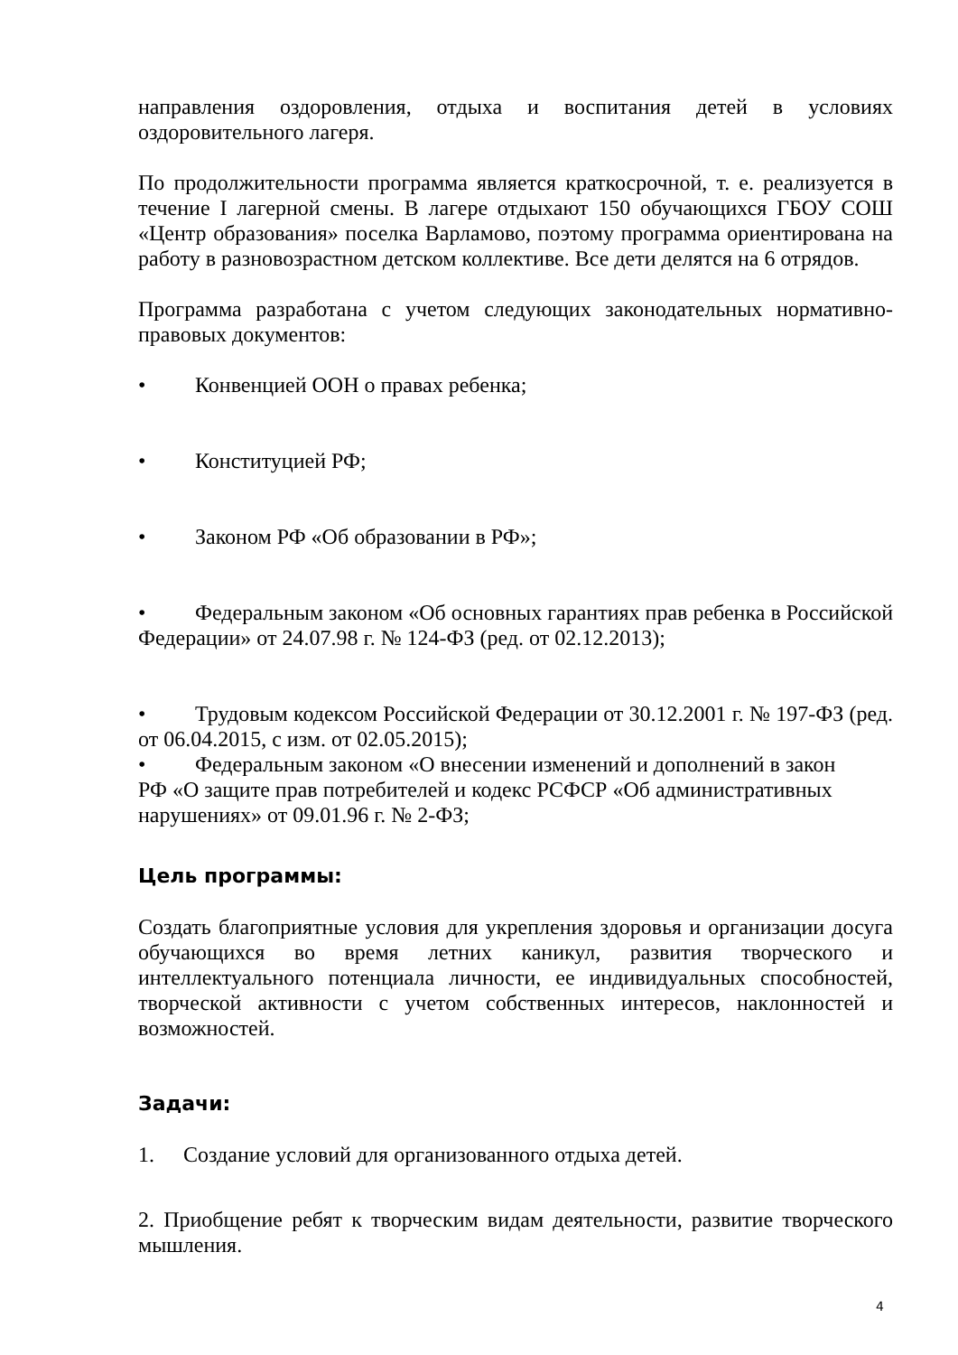направления оздоровления, отдыха и воспитания детей в условиях оздоровительного лагеря.
По продолжительности программа является краткосрочной, т. е. реализуется в течение I лагерной смены. В лагере отдыхают 150 обучающихся ГБОУ СОШ «Центр образования» поселка Варламово, поэтому программа ориентирована на работу в разновозрастном детском коллективе. Все дети делятся на 6 отрядов.
Программа разработана с учетом следующих законодательных нормативно-правовых документов:
• Конвенцией ООН о правах ребенка;
• Конституцией РФ;
• Законом РФ «Об образовании в РФ»;
• Федеральным законом «Об основных гарантиях прав ребенка в Российской Федерации» от 24.07.98 г. № 124-ФЗ (ред. от 02.12.2013);
• Трудовым кодексом Российской Федерации от 30.12.2001 г. № 197-ФЗ (ред. от 06.04.2015, с изм. от 02.05.2015);
• Федеральным законом «О внесении изменений и дополнений в закон РФ «О защите прав потребителей и кодекс РСФСР «Об административных нарушениях» от 09.01.96 г. № 2-ФЗ;
Цель программы:
Создать благоприятные условия для укрепления здоровья и организации досуга обучающихся во время летних каникул, развития творческого и интеллектуального потенциала личности, ее индивидуальных способностей, творческой активности с учетом собственных интересов, наклонностей и возможностей.
Задачи:
1. Создание условий для организованного отдыха детей.
2. Приобщение ребят к творческим видам деятельности, развитие творческого мышления.
4